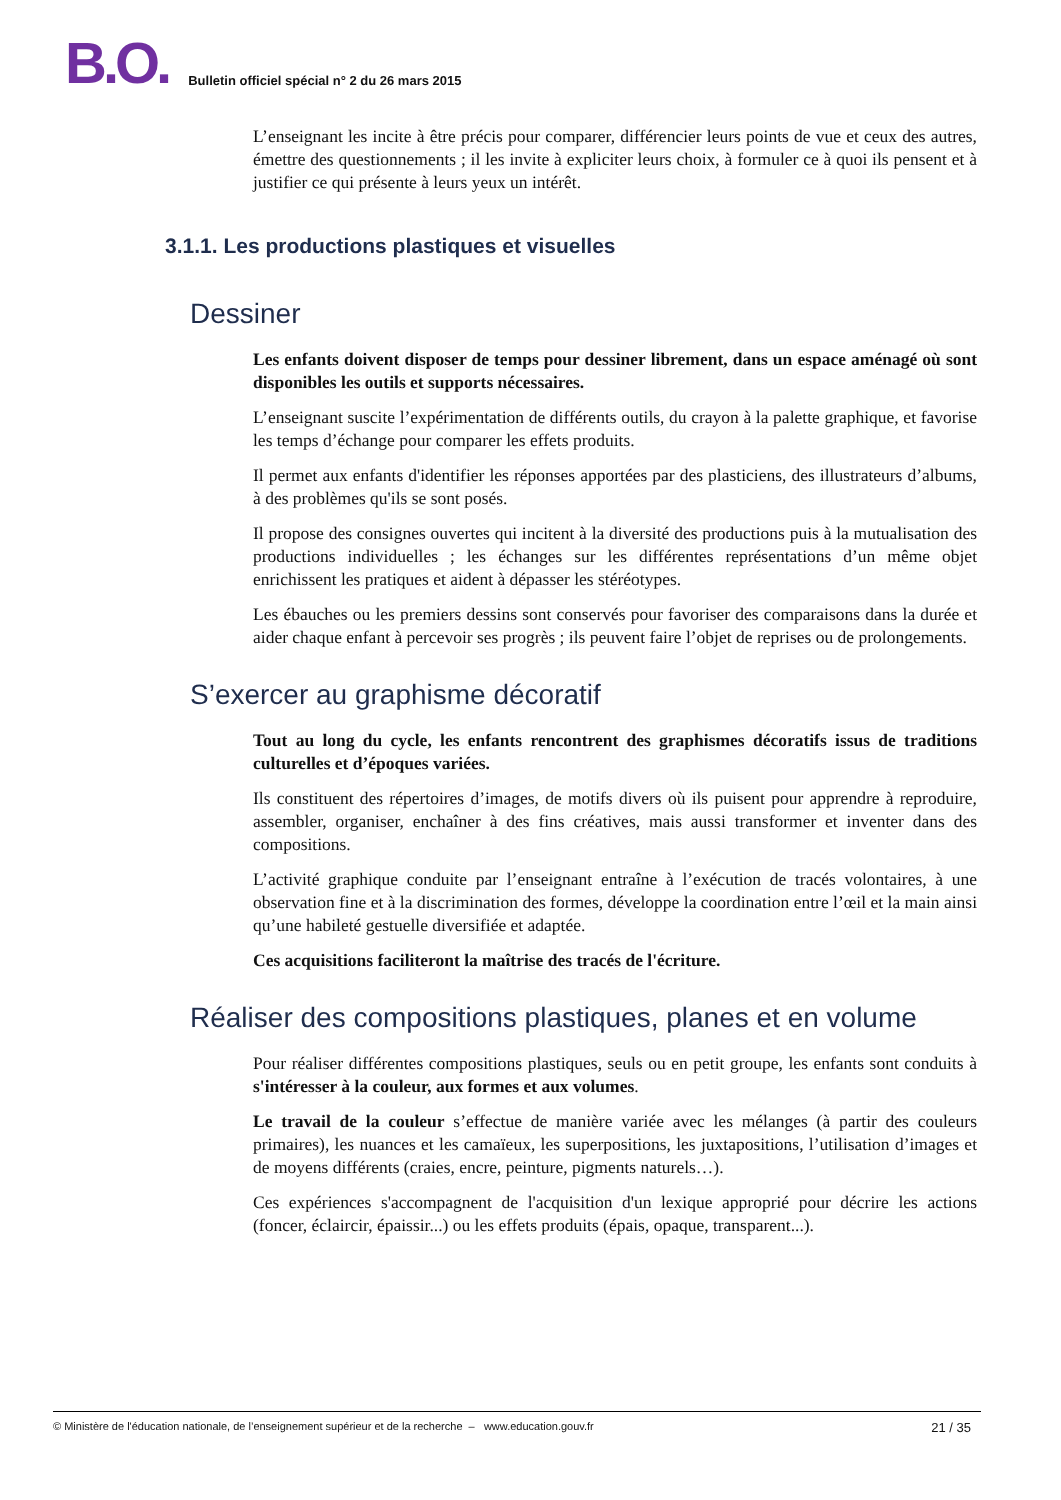B.O. Bulletin officiel spécial n° 2 du 26 mars 2015
L’enseignant les incite à être précis pour comparer, différencier leurs points de vue et ceux des autres, émettre des questionnements ; il les invite à expliciter leurs choix, à formuler ce à quoi ils pensent et à justifier ce qui présente à leurs yeux un intérêt.
3.1.1. Les productions plastiques et visuelles
Dessiner
Les enfants doivent disposer de temps pour dessiner librement, dans un espace aménagé où sont disponibles les outils et supports nécessaires.
L’enseignant suscite l’expérimentation de différents outils, du crayon à la palette graphique, et favorise les temps d’échange pour comparer les effets produits.
Il permet aux enfants d'identifier les réponses apportées par des plasticiens, des illustrateurs d’albums, à des problèmes qu'ils se sont posés.
Il propose des consignes ouvertes qui incitent à la diversité des productions puis à la mutualisation des productions individuelles ; les échanges sur les différentes représentations d’un même objet enrichissent les pratiques et aident à dépasser les stéréotypes.
Les ébauches ou les premiers dessins sont conservés pour favoriser des comparaisons dans la durée et aider chaque enfant à percevoir ses progrès ; ils peuvent faire l’objet de reprises ou de prolongements.
S’exercer au graphisme décoratif
Tout au long du cycle, les enfants rencontrent des graphismes décoratifs issus de traditions culturelles et d’époques variées.
Ils constituent des répertoires d’images, de motifs divers où ils puisent pour apprendre à reproduire, assembler, organiser, enchaîner à des fins créatives, mais aussi transformer et inventer dans des compositions.
L’activité graphique conduite par l’enseignant entraîne à l’exécution de tracés volontaires, à une observation fine et à la discrimination des formes, développe la coordination entre l’œil et la main ainsi qu’une habileté gestuelle diversifiée et adaptée.
Ces acquisitions faciliteront la maîtrise des tracés de l'écriture.
Réaliser des compositions plastiques, planes et en volume
Pour réaliser différentes compositions plastiques, seuls ou en petit groupe, les enfants sont conduits à s'intéresser à la couleur, aux formes et aux volumes.
Le travail de la couleur s’effectue de manière variée avec les mélanges (à partir des couleurs primaires), les nuances et les camaïeux, les superpositions, les juxtapositions, l’utilisation d’images et de moyens différents (craies, encre, peinture, pigments naturels…).
Ces expériences s'accompagnent de l'acquisition d'un lexique approprié pour décrire les actions (foncer, éclaircir, épaissir...) ou les effets produits (épais, opaque, transparent...).
© Ministère de l'éducation nationale, de l’enseignement supérieur et de la recherche – www.education.gouv.fr 21 / 35